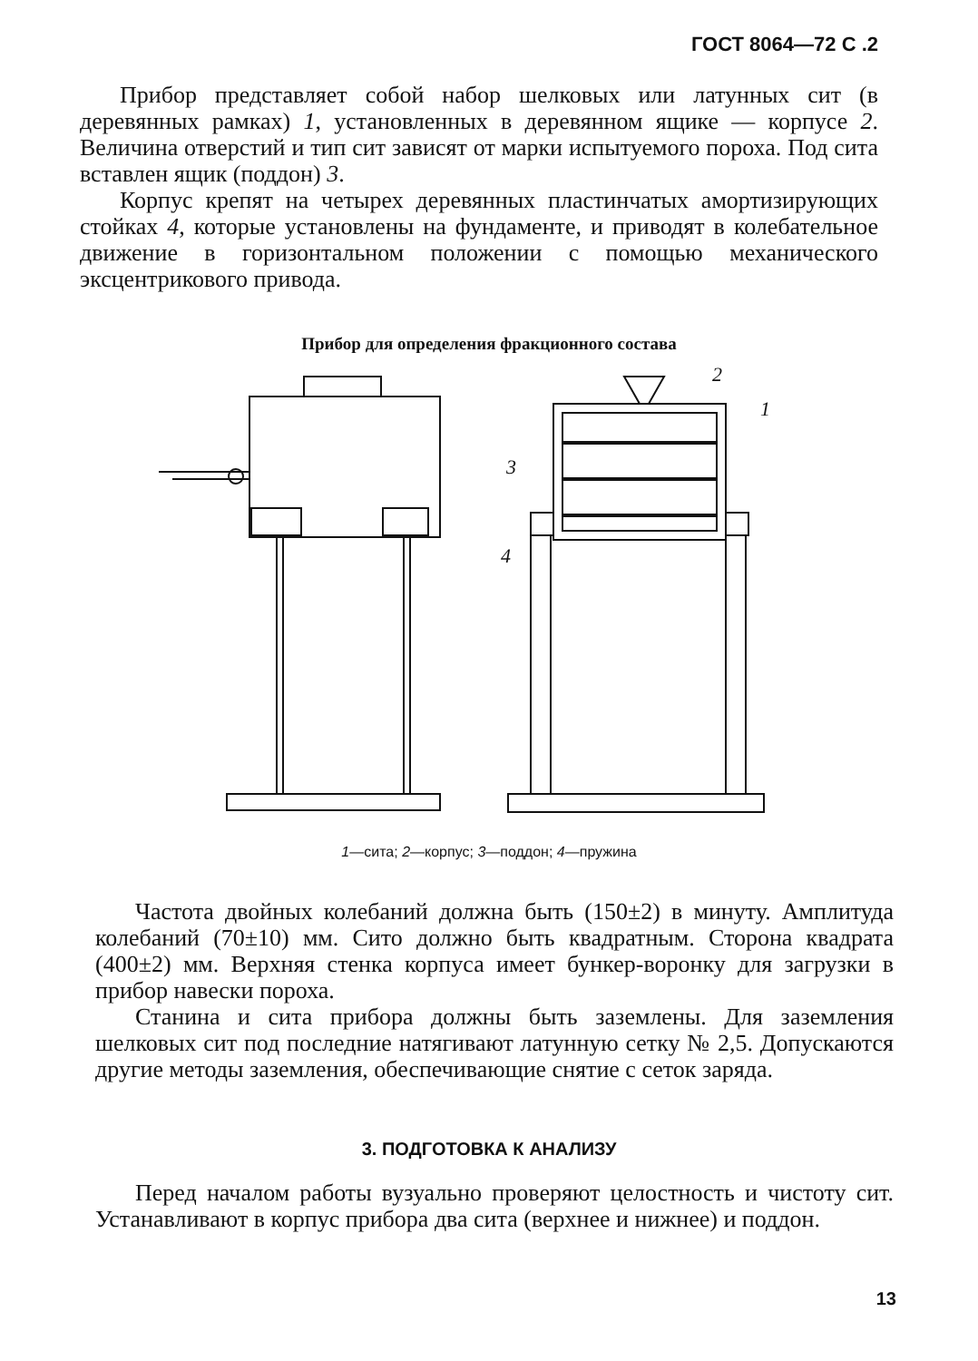ГОСТ 8064—72 С .2
Прибор представляет собой набор шелковых или латунных сит (в деревянных рамках) 1, установленных в деревянном ящике — корпусе 2. Величина отверстий и тип сит зависят от марки испытуемого пороха. Под сита вставлен ящик (поддон) 3.
Корпус крепят на четырех деревянных пластинчатых амортизирующих стойках 4, которые установлены на фундаменте, и приводят в колебательное движение в горизонтальном положении с помощью механического эксцентрикового привода.
Прибор для определения фракционного состава
2
1
3
4
1—сита; 2—корпус; 3—поддон; 4—пружина
Частота двойных колебаний должна быть (150±2) в минуту. Амплитуда колебаний (70±10) мм. Сито должно быть квадратным. Сторона квадрата (400±2) мм. Верхняя стенка корпуса имеет бункер-воронку для загрузки в прибор навески пороха.
Станина и сита прибора должны быть заземлены. Для заземления шелковых сит под последние натягивают латунную сетку № 2,5. Допускаются другие методы заземления, обеспечивающие снятие с сеток заряда.
3. ПОДГОТОВКА К АНАЛИЗУ
Перед началом работы вузуально проверяют целостность и чистоту сит. Устанавливают в корпус прибора два сита (верхнее и нижнее) и поддон.
13